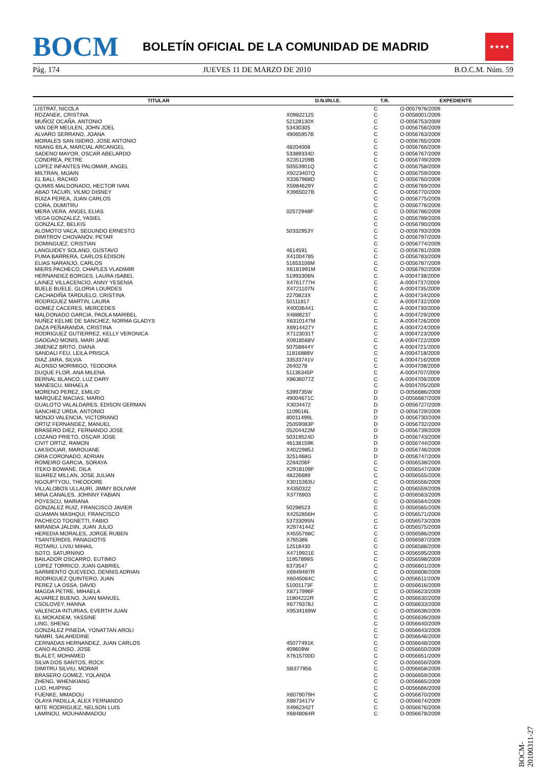BOCM
BOLETÍN OFICIAL DE LA COMUNIDAD DE MADRID
★★★★
Pág. 174 JUEVES 11 DE MARZO DE 2010 B.O.C.M. Núm. 59
| TITULAR | D.N.I/N.I.E. | T.R. | EXPEDIENTE |
| --- | --- | --- | --- |
| LISTRAT, NICOLA | | C | O-0057976/2009 |
| RDZANEK, CRISTINA | X09822125 | C | O-0058001/2009 |
| MUÑOZ OCAÑA, ANTONIO | 52128130X | C | O-0056753/2009 |
| VAN DER MEULEN, JOHN JOEL | 53430305 | C | O-0056756/2009 |
| ALVARO SERRANO, JOANA | 49065957B | C | O-0056763/2009 |
| MORALES SAN ISIDRO, JOSE ANTONIO | | C | O-0056765/2009 |
| NSANG BILA, MARCIAL ARCANGEL | 48204008 | C | O-0056766/2009 |
| SADENO MAYOR, OSCAR ABELARDO | 53389334D | C | O-0056767/2009 |
| CONDREA, PETRE | X2351209B | C | O-0056749/2009 |
| LOPEZ INFANTES PALOMAR, ANGEL | 50553901Q | C | O-0056758/2009 |
| MILTRAN, MIJAIN | X9223407Q | C | O-0056759/2009 |
| EL BALI, RACHID | X3367968D | C | O-0056760/2009 |
| QUIMIS MALDONADO, HECTOR IVAN | X5984629Y | C | O-0056769/2009 |
| ABAD TACURI, VILMO DISNEY | X3965027B | C | O-0056770/2009 |
| BUIZA PEREA, JUAN CARLOS | | C | O-0056775/2009 |
| CORA, DUMITRU | | C | O-0056776/2009 |
| MERA VERA, ANGEL ELIAS | 02572948F | C | O-0056786/2009 |
| VEGA GONZALEZ, YASIEL | | C | O-0056789/2009 |
| GONZALEZ, BELKIS | | C | O-0056790/2009 |
| ALOMOTO VACA, SEGUNDO ERNESTO | 50332953Y | C | O-0056793/2009 |
| DIMITROV CHOVANOV, PETAR | | C | O-0056797/2009 |
| DOMINGUEZ, CRISTIAN | | C | O-0056774/2009 |
| LANGUIDEY SOLANO, GUSTAVO | 4614591 | C | O-0056781/2009 |
| PUMA BARRERA, CARLOS EDISON | X41004785 | C | O-0056783/2009 |
| ELIAS NARANJO, CARLOS | 51653106M | C | O-0056787/2009 |
| MIERS PACHECO, CHAPLES VLADIMIR | X6181991M | C | O-0056792/2009 |
| HERNANDEZ BORGES, LAURA ISABEL | 51993306N | C | A-0004738/2009 |
| LAINEZ VILLACENCIO, ANNY YESENIA | X4761777H | C | A-0004737/2009 |
| BUELE BUELE, GLORIA LOURDES | X4721107N | C | A-0004735/2009 |
| CACHADIÑA TARDUELO, CRISTINA | 2270823X | C | A-0004734/2009 |
| RODRIGUEZ MARTIN, LAURA | 50111817 | C | A-0004732/2009 |
| GOMEZ CACERES, MERCEDES | X40036441 | C | A-0004730/2009 |
| MALDONADO GARCIA, PAOLA MARIBEL | X4888237 | C | A-0004729/2009 |
| NUÑEZ KELME DE SANCHEZ, NORMA GLADYS | X6310147M | C | A-0004726/2009 |
| DAZA PEÑARANDA, CRISTINA | X6914427Y | C | A-0004724/2009 |
| RODRIGUEZ GUTIERREZ, KELLY VERONICA | X7123031T | C | A-0004723/2009 |
| GAOGAO MONIS, MARI JANE | X0918568V | C | A-0004722/2009 |
| JIMENEZ BRITO, DIANA | 50758844Y | C | A-0004721/2009 |
| SANDALI FEU, LEILA PRISCA | 11816888V | C | A-0004718/2009 |
| DIAZ JARA, SILVIA | 33533741V | C | A-0004716/2009 |
| ALONSO MORIMIGO, TEODORA | 2640278 | C | A-0004708/2009 |
| DUQUE FLOR, ANA MILENA | 51136345P | C | A-0004707/2009 |
| BERNAL BLANCO, LUZ DARY | X8636077Z | C | A-0004706/2009 |
| MANESCU, MIHAELA | | C | A-0004705/2009 |
| MORENO PEREZ, EMILIO | 5399735W | D | O-0056686/2009 |
| MARQUEZ MACIAS, MARIO | 49004671C | D | O-0056687/2009 |
| GUALOTO VALALDARES, EDISON GERMAN | X3034472 | D | O-0056727/2009 |
| SANCHEZ URDA, ANTONIO | 1109516L | D | O-0056729/2009 |
| MONJO VALENCIA, VICTORIANO | 80011499L | D | O-0056730/2009 |
| ORTIZ FERNANDEZ, MANUEL | 25059083P | D | O-0056732/2009 |
| BRASERO DIEZ, FERNANDO JOSE | 05204422M | D | O-0056739/2009 |
| LOZANO PRIETO, OSCAR JOSE | 50319524D | D | O-0056743/2009 |
| CIVIT ORTIZ, RAMON | 46138159K | D | O-0056744/2009 |
| LAKSIOUAR, MAROUANE | X4022985J | D | O-0056746/2009 |
| ORIA CORONADO, ADRIAN | 3251468G | D | O-0056747/2009 |
| ROMEIRO GARCIA, SORAYA | 2284206F | C | O-0056538/2009 |
| ITEKO BOWANE, DILA | X2918109F | C | O-0056547/2009 |
| SUAREZ MILLAN, JOSE JULIAN | 48226689 | C | O-0056555/2009 |
| NGOUPTYOU, THEODORE | X3015363U | C | O-0056556/2009 |
| VILLALOBOS ULLAURI, JIMMY BOLIVAR | X4350322 | C | O-0056559/2009 |
| MINA CANALES, JOHNNY FABIAN | X3776903 | C | O-0056563/2009 |
| POYESCU, MARIANA | | C | O-0056564/2009 |
| GONZALEZ RUIZ, FRANCISCO JAVIER | 50298523 | C | O-0056565/2009 |
| GUAMAN MASHQUI, FRANCISCO | X4252856H | C | O-0056571/2009 |
| PACHECO TOGNETTI, FABIO | 53733095N | C | O-0056573/2009 |
| MIRANDA JALDIN, JUAN JULIO | X2974144Z | C | O-0056575/2009 |
| HEREDIA MORALES, JORGE RUBEN | X4555768C | C | O-0056586/2009 |
| TSANTERIDIS, PANAGIOTIS | X765386 | C | O-0056587/2009 |
| ROTARU, LIVIU MIHAIL | 12518430 | C | O-0056588/2009 |
| SOTO, SATURNINO | X4719921E | C | O-0056595/2009 |
| BAILADOR OSCARRO, EUTIMIO | 11957899S | C | O-0056598/2009 |
| LOPEZ TORRICO, JUAN GABRIEL | 6373547 | C | O-0056601/2009 |
| SARMIENTO QUEVEDO, DENNIS ADRIAN | X6949497R | C | O-0056608/2009 |
| RODRIGUEZ QUINTERO, JUAN | X6045064C | C | O-0056611/2009 |
| PEREZ LA OSSA, DAVID | 51001173F | C | O-0056616/2009 |
| MAGDA PETRE, MIHAELA | X8717996F | C | O-0056623/2009 |
| ALVAREZ BUENO, JUAN MANUEL | 11804222R | C | O-0056630/2009 |
| CSOLOVEY, HANNA | X6779378J | C | O-0056633/2009 |
| VALENCIA INTURIAS, EVERTH JUAN | X9534169W | C | O-0056638/2009 |
| EL MOKADEM, YASSINE | | C | O-0056639/2009 |
| LING, SHENG | | C | O-0056640/2009 |
| GONZALEZ PINEDA, YONATTAN AROLI | | C | O-0056643/2009 |
| NAMRI, SALAHDDINE | | C | O-0056646/2009 |
| CERNADAS HERNANDEZ, JUAN CARLOS | 45077491K | C | O-0056648/2009 |
| CANO ALONSO, JOSE | 409609W | C | O-0056650/2009 |
| BLALET, MOHAMED | X7615700D | C | O-0056651/2009 |
| SILVA DOS SANTOS, ROCK | | C | O-0056656/2009 |
| DIMITRU SILVIU, MORAR | SB377956 | C | O-0056658/2009 |
| BRASERO GOMEZ, YOLANDA | | C | O-0056659/2009 |
| ZHENG, WHENKIANG | | C | O-0056665/2009 |
| LUO, HUIPING | | C | O-0056666/2009 |
| FUENKE, MMADOU | X6079079H | C | O-0056670/2009 |
| OLAYA PADILLA, ALEX FERNANDO | X8873417V | C | O-0056674/2009 |
| MITE RODRIGUEZ, NELSON LUIS | X4962342T | C | O-0056676/2009 |
| LAMINOU, MOUHANMADOU | X6848064R | C | O-0056678/2009 |
BOCM-20100311-27